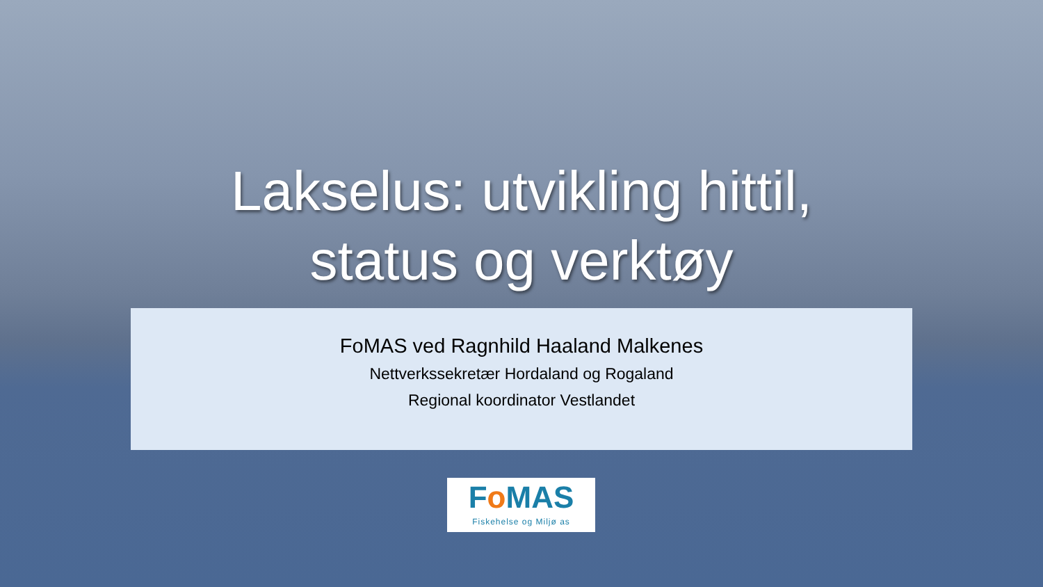Lakselus: utvikling hittil,
status og verktøy
FoMAS ved Ragnhild Haaland Malkenes
Nettverkssekretær Hordaland og Rogaland
Regional koordinator Vestlandet
Fo MAS
Fiskehelse og Miljø as